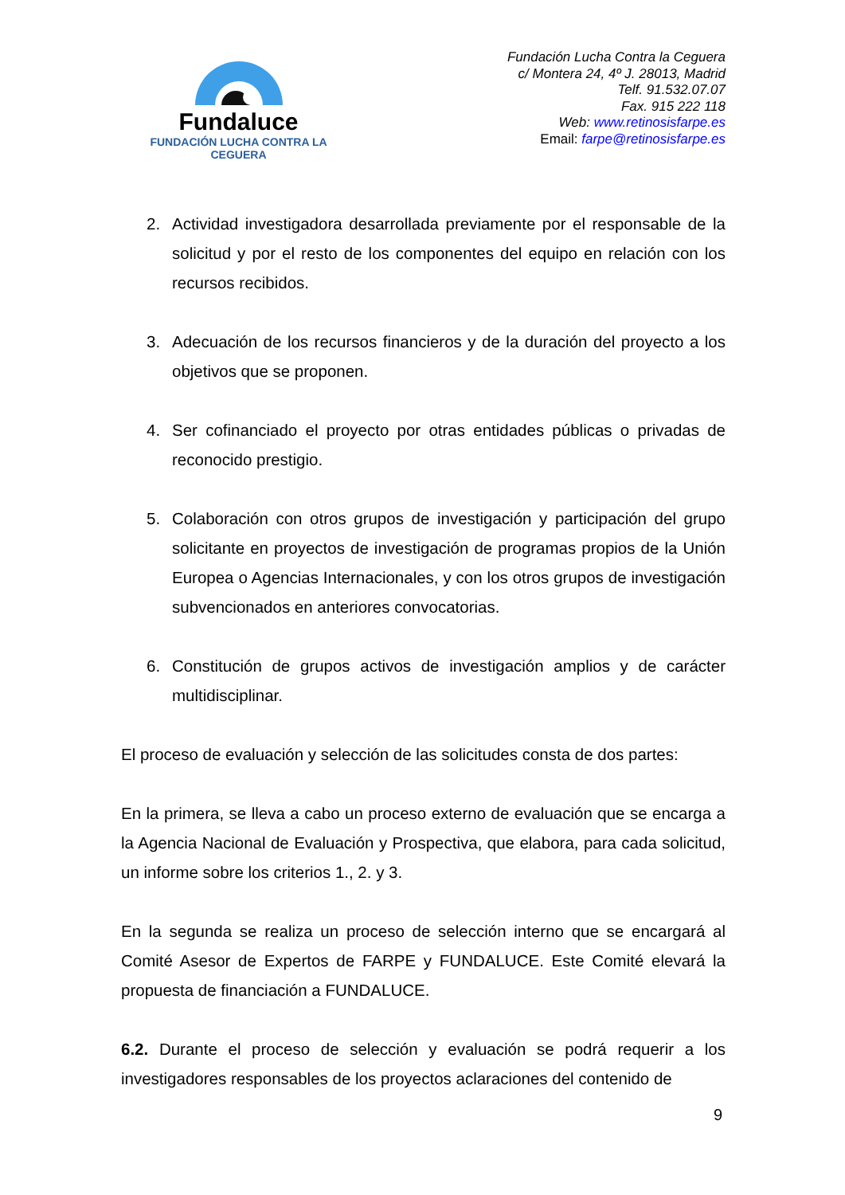Fundaluce
FUNDACIÓN LUCHA CONTRA LA CEGUERA
Fundación Lucha Contra la Ceguera
c/ Montera 24, 4º J. 28013, Madrid
Telf. 91.532.07.07
Fax. 915 222 118
Web: www.retinosisfarpe.es
Email: farpe@retinosisfarpe.es
2. Actividad investigadora desarrollada previamente por el responsable de la solicitud y por el resto de los componentes del equipo en relación con los recursos recibidos.
3. Adecuación de los recursos financieros y de la duración del proyecto a los objetivos que se proponen.
4. Ser cofinanciado el proyecto por otras entidades públicas o privadas de reconocido prestigio.
5. Colaboración con otros grupos de investigación y participación del grupo solicitante en proyectos de investigación de programas propios de la Unión Europea o Agencias Internacionales, y con los otros grupos de investigación subvencionados en anteriores convocatorias.
6. Constitución de grupos activos de investigación amplios y de carácter multidisciplinar.
El proceso de evaluación y selección de las solicitudes consta de dos partes:
En la primera, se lleva a cabo un proceso externo de evaluación que se encarga a la Agencia Nacional de Evaluación y Prospectiva, que elabora, para cada solicitud, un informe sobre los criterios 1., 2. y 3.
En la segunda se realiza un proceso de selección interno que se encargará al Comité Asesor de Expertos de FARPE y FUNDALUCE. Este Comité elevará la propuesta de financiación a FUNDALUCE.
6.2. Durante el proceso de selección y evaluación se podrá requerir a los investigadores responsables de los proyectos aclaraciones del contenido de
9